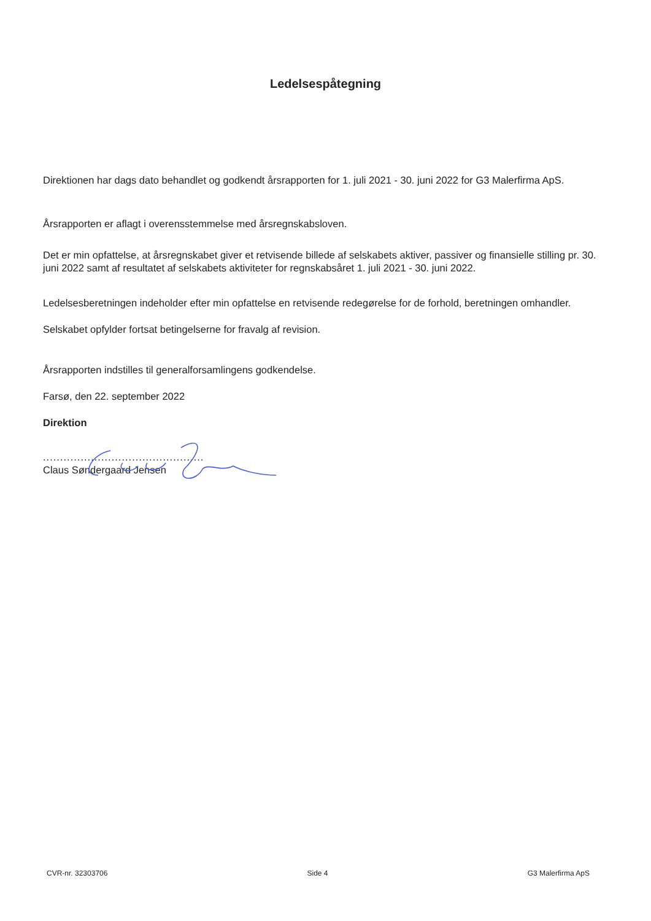Ledelsespåtegning
Direktionen har dags dato behandlet og godkendt årsrapporten for 1. juli 2021 - 30. juni 2022 for G3 Malerfirma ApS.
Årsrapporten er aflagt i overensstemmelse med årsregnskabsloven.
Det er min opfattelse, at årsregnskabet giver et retvisende billede af selskabets aktiver, passiver og finansielle stilling pr. 30. juni 2022 samt af resultatet af selskabets aktiviteter for regnskabsåret 1. juli 2021 - 30. juni 2022.
Ledelsesberetningen indeholder efter min opfattelse en retvisende redegørelse for de forhold, beretningen omhandler.
Selskabet opfylder fortsat betingelserne for fravalg af revision.
Årsrapporten indstilles til generalforsamlingens godkendelse.
Farsø, den 22. september 2022
Direktion
...............................................
Claus Søndergaard Jensen
CVR-nr. 32303706 Side 4 G3 Malerfirma ApS